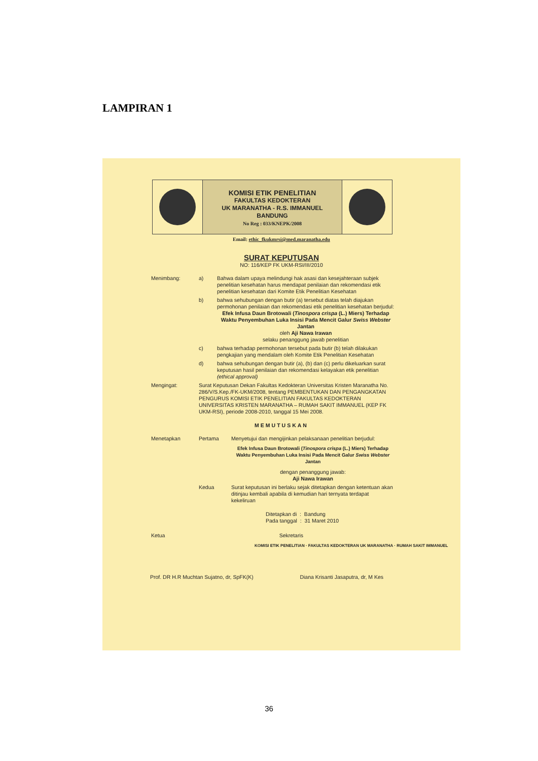LAMPIRAN 1
KOMISI ETIK PENELITIAN
FAKULTAS KEDOKTERAN
UK MARANATHA - R.S. IMMANUEL
BANDUNG
No Reg : 033/KNEPK/2008
Email: ethic_fkukmrsi@med.maranatha.edu
SURAT KEPUTUSAN
NO: 116/KEP FK UKM-RSI/III/2010
Menimbang: a) Bahwa dalam upaya melindungi hak asasi dan kesejahteraan subjek penelitian kesehatan harus mendapat penilaian dan rekomendasi etik penelitian kesehatan dari Komite Etik Penelitian Kesehatan
b) bahwa sehubungan dengan butir (a) tersebut diatas telah diajukan permohonan penilaian dan rekomendasi etik penelitian kesehatan berjudul:
Efek Infusa Daun Brotowali (Tinospora crispa (L.) Miers) Terhadap Waktu Penyembuhan Luka Insisi Pada Mencit Galur Swiss Webster Jantan
oleh Aji Nawa Irawan
selaku penanggung jawab penelitian
c) bahwa terhadap permohonan tersebut pada butir (b) telah dilakukan pengkajian yang mendalam oleh Komite Etik Penelitian Kesehatan
d) bahwa sehubungan dengan butir (a), (b) dan (c) perlu dikeluarkan surat keputusan hasil penilaian dan rekomendasi kelayakan etik penelitian (ethical approval)
Mengingat: Surat Keputusan Dekan Fakultas Kedokteran Universitas Kristen Maranatha No. 286/V/S.Kep./FK-UKM/2008, tentang PEMBENTUKAN DAN PENGANGKATAN PENGURUS KOMISI ETIK PENELITIAN FAKULTAS KEDOKTERAN UNIVERSITAS KRISTEN MARANATHA – RUMAH SAKIT IMMANUEL (KEP FK UKM-RSI), periode 2008-2010, tanggal 15 Mei 2008.
MEMUTUSKAN
Menetapkan Pertama Menyetujui dan mengijinkan pelaksanaan penelitian berjudul:
Efek Infusa Daun Brotowali (Tinospora crispa (L.) Miers) Terhadap Waktu Penyembuhan Luka Insisi Pada Mencit Galur Swiss Webster Jantan
dengan penanggung jawab:
Aji Nawa Irawan
Kedua Surat keputusan ini berlaku sejak ditetapkan dengan ketentuan akan ditinjau kembali apabila di kemudian hari ternyata terdapat kekeliruan
Ditetapkan di : Bandung
Pada tanggal : 31 Maret 2010
Ketua Sekretaris
KOMISI ETIK PENELITIAN · FAKULTAS KEDOKTERAN UK MARANATHA · RUMAH SAKIT IMMANUEL
Prof. DR H.R Muchtan Sujatno, dr, SpFK(K) Diana Krisanti Jasaputra, dr, M Kes
36